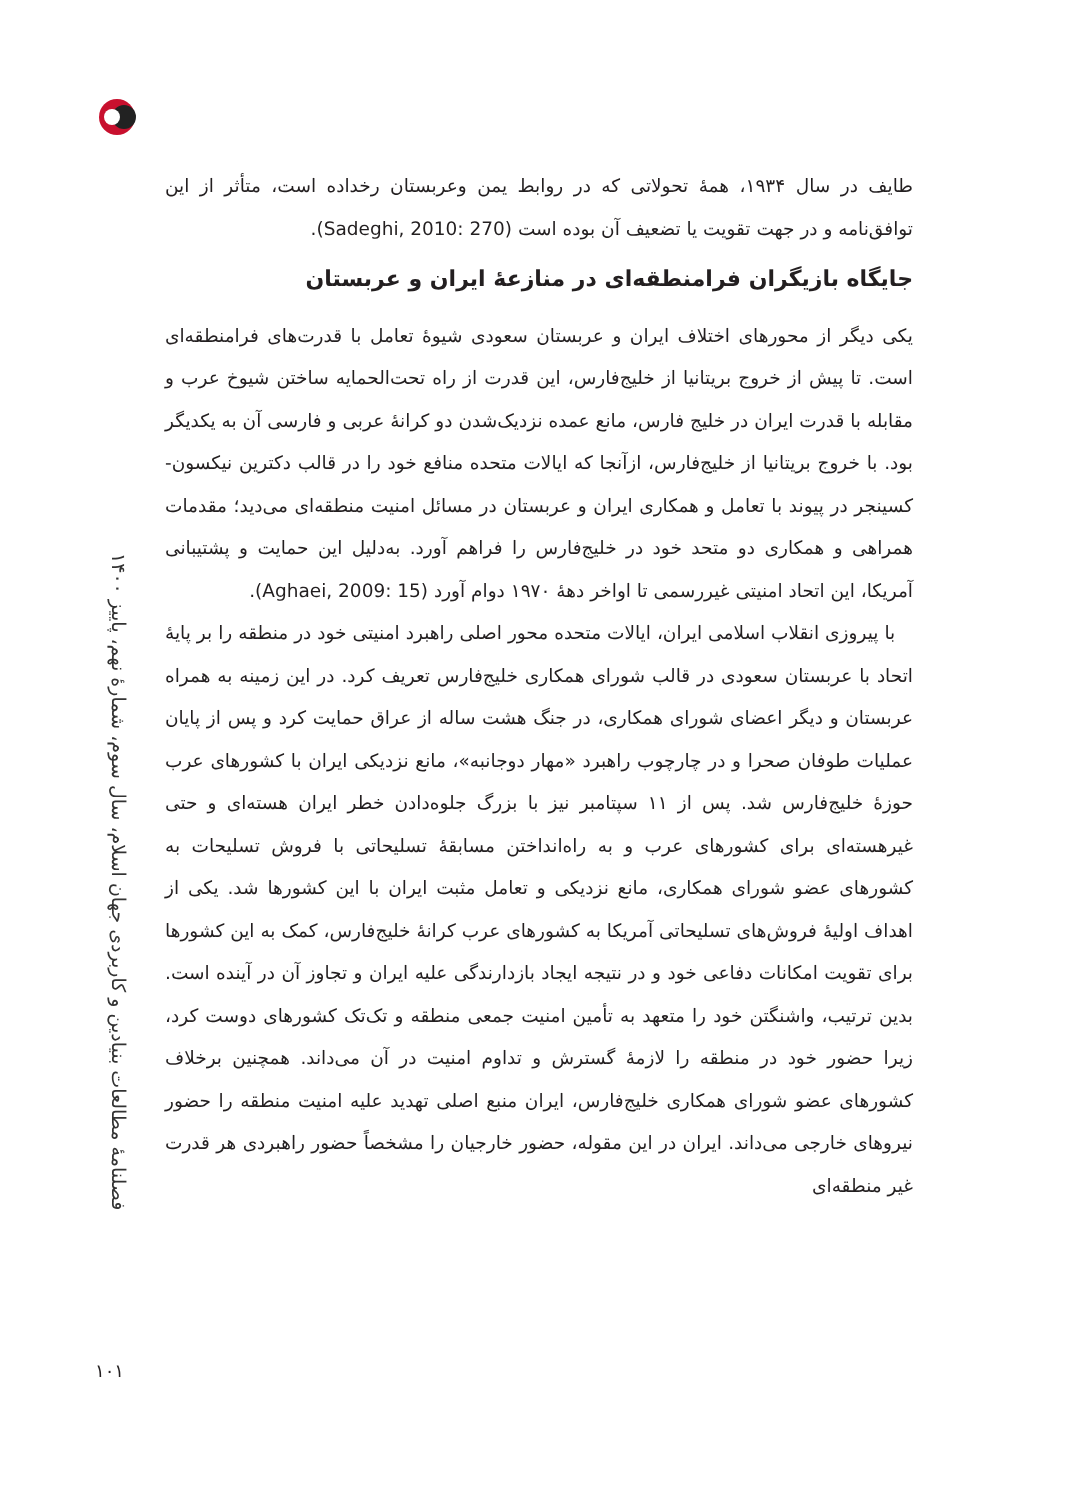فصلنامهٔ مطالعات بنیادین و کاربردی جهان اسلام، سال سوم، شمارهٔ نهم، پاییز ۱۴۰۰
طایف در سال ۱۹۳۴، همهٔ تحولاتی که در روابط یمن وعربستان رخداده است، متأثر از این توافق‌نامه و در جهت تقویت یا تضعیف آن بوده است (Sadeghi, 2010: 270).
جایگاه بازیگران فرامنطقه‌ای در منازعهٔ ایران و عربستان
یکی دیگر از محورهای اختلاف ایران و عربستان سعودی شیوهٔ تعامل با قدرت‌های فرامنطقه‌ای است. تا پیش از خروج بریتانیا از خلیج‌فارس، این قدرت از راه تحت‌الحمایه ساختن شیوخ عرب و مقابله با قدرت ایران در خلیج فارس، مانع عمده نزدیک‌شدن دو کرانهٔ عربی و فارسی آن به یکدیگر بود. با خروج بریتانیا از خلیج‌فارس، ازآنجا که ایالات متحده منافع خود را در قالب دکترین نیکسون- کسینجر در پیوند با تعامل و همکاری ایران و عربستان در مسائل امنیت منطقه‌ای می‌دید؛ مقدمات همراهی و همکاری دو متحد خود در خلیج‌فارس را فراهم آورد. به‌دلیل این حمایت و پشتیبانی آمریکا، این اتحاد امنیتی غیررسمی تا اواخر دههٔ ۱۹۷۰ دوام آورد (Aghaei, 2009: 15).
با پیروزی انقلاب اسلامی ایران، ایالات متحده محور اصلی راهبرد امنیتی خود در منطقه را بر پایهٔ اتحاد با عربستان سعودی در قالب شورای همکاری خلیج‌فارس تعریف کرد. در این زمینه به همراه عربستان و دیگر اعضای شورای همکاری، در جنگ هشت ساله از عراق حمایت کرد و پس از پایان عملیات طوفان صحرا و در چارچوب راهبرد «مهار دوجانبه»، مانع نزدیکی ایران با کشورهای عرب حوزهٔ خلیج‌فارس شد. پس از ۱۱ سپتامبر نیز با بزرگ جلوه‌دادن خطر ایران هسته‌ای و حتی غیرهسته‌ای برای کشورهای عرب و به راه‌انداختن مسابقهٔ تسلیحاتی با فروش تسلیحات به کشورهای عضو شورای همکاری، مانع نزدیکی و تعامل مثبت ایران با این کشورها شد. یکی از اهداف اولیهٔ فروش‌های تسلیحاتی آمریکا به کشورهای عرب کرانهٔ خلیج‌فارس، کمک به این کشورها برای تقویت امکانات دفاعی خود و در نتیجه ایجاد بازدارندگی علیه ایران و تجاوز آن در آینده است. بدین ترتیب، واشنگتن خود را متعهد به تأمین امنیت جمعی منطقه و تک‌تک کشورهای دوست کرد، زیرا حضور خود در منطقه را لازمهٔ گسترش و تداوم امنیت در آن می‌داند. همچنین برخلاف کشورهای عضو شورای همکاری خلیج‌فارس، ایران منبع اصلی تهدید علیه امنیت منطقه را حضور نیروهای خارجی می‌داند. ایران در این مقوله، حضور خارجیان را مشخصاً حضور راهبردی هر قدرت غیر منطقه‌ای
۱۰۱